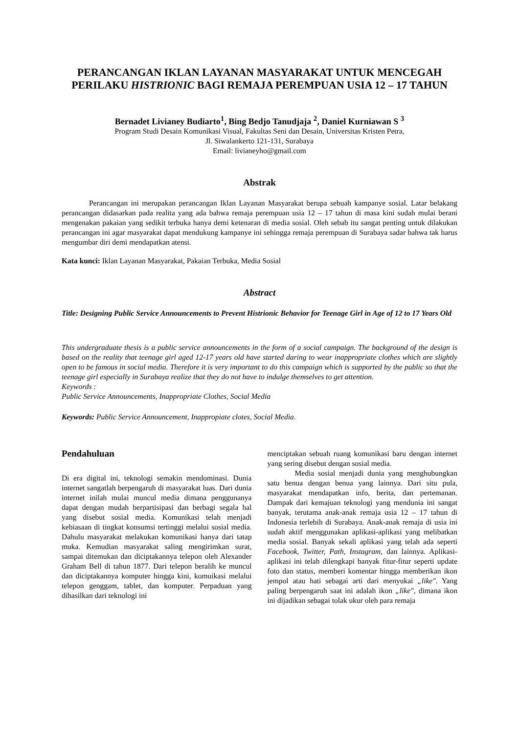PERANCANGAN IKLAN LAYANAN MASYARAKAT UNTUK MENCEGAH PERILAKU HISTRIONIC BAGI REMAJA PEREMPUAN USIA 12 – 17 TAHUN
Bernadet Livianey Budiarto<sup>1</sup>, Bing Bedjo Tanudjaja <sup>2</sup>, Daniel Kurniawan S <sup>3</sup>
Program Studi Desain Komunikasi Visual, Fakultas Seni dan Desain, Universitas Kristen Petra,
Jl. Siwalankerto 121-131, Surabaya
Email: livianeyho@gmail.com
Abstrak
Perancangan ini merupakan perancangan Iklan Layanan Masyarakat berupa sebuah kampanye sosial. Latar belakang perancangan didasarkan pada realita yang ada bahwa remaja perempuan usia 12 – 17 tahun di masa kini sudah mulai berani mengenakan pakaian yang sedikit terbuka hanya demi ketenaran di media sosial. Oleh sebab itu sangat penting untuk dilakukan perancangan ini agar masyarakat dapat mendukung kampanye ini sehingga remaja perempuan di Surabaya sadar bahwa tak harus mengumbar diri demi mendapatkan atensi.
Kata kunci: Iklan Layanan Masyarakat, Pakaian Terbuka, Media Sosial
Abstract
Title: Designing Public Service Announcements to Prevent Histrionic Behavior for Teenage Girl in Age of 12 to 17 Years Old
This undergraduate thesis is a public service announcements in the form of a social campaign. The background of the design is based on the reality that teenage girl aged 12-17 years old have started daring to wear inappropriate clothes which are slightly open to be famous in social media. Therefore it is very important to do this campaign which is supported by the public so that the teenage girl especially in Surabaya realize that they do not have to indulge themselves to get attention.
Keywords :
Public Service Announcements, Inappropriate Clothes, Social Media
Keywords: Public Service Announcement, Inappropiate clotes, Social Media.
Pendahuluan
Di era digital ini, teknologi semakin mendominasi. Dunia internet sangatlah berpengaruh di masyarakat luas. Dari dunia internet inilah mulai muncul media dimana pengguna­nya dapat dengan mudah berpartisipasi dan berbagi segala hal yang disebut sosial media. Komunikasi telah menjadi kebiasaan di tingkat konsumsi tertinggi melalui sosial media. Dahulu masyarakat melakukan komunikasi hanya dari tatap muka. Kemudian masyarakat saling mengirimkan surat, sampai ditemukan dan diciptakannya telepon oleh Alexander Graham Bell di tahun 1877. Dari telepon beralih ke muncul dan diciptakannya komputer hingga kini, komuikasi melalui telepon genggam, tablet, dan komputer. Perpaduan yang dihasilkan dari teknologi ini
menciptakan sebuah ruang komunikasi baru dengan internet yang sering disebut dengan sosial media.
Media sosial menjadi dunia yang menghubungkan satu benua dengan benua yang lainnya. Dari situ pula, masyarakat mendapatkan info, berita, dan pertemanan. Dampak dari kemajuan teknologi yang mendunia ini sangat banyak, terutama anak-anak remaja usia 12 – 17 tahun di Indonesia terlebih di Surabaya. Anak-anak remaja di usia ini sudah aktif menggunakan aplikasi-aplikasi yang melibatkan media sosial. Banyak sekali aplikasi yang telah ada seperti Facebook, Twitter, Path, Instagram, dan lainnya. Aplikasi-aplikasi ini telah dilengkapi banyak fitur-fitur seperti update foto dan status, memberi komentar hingga memberikan ikon jempol atau hati sebagai arti dari menyukai „like". Yang paling berpengaruh saat ini adalah ikon „like", dimana ikon ini dijadikan sebagai tolak ukur oleh para remaja